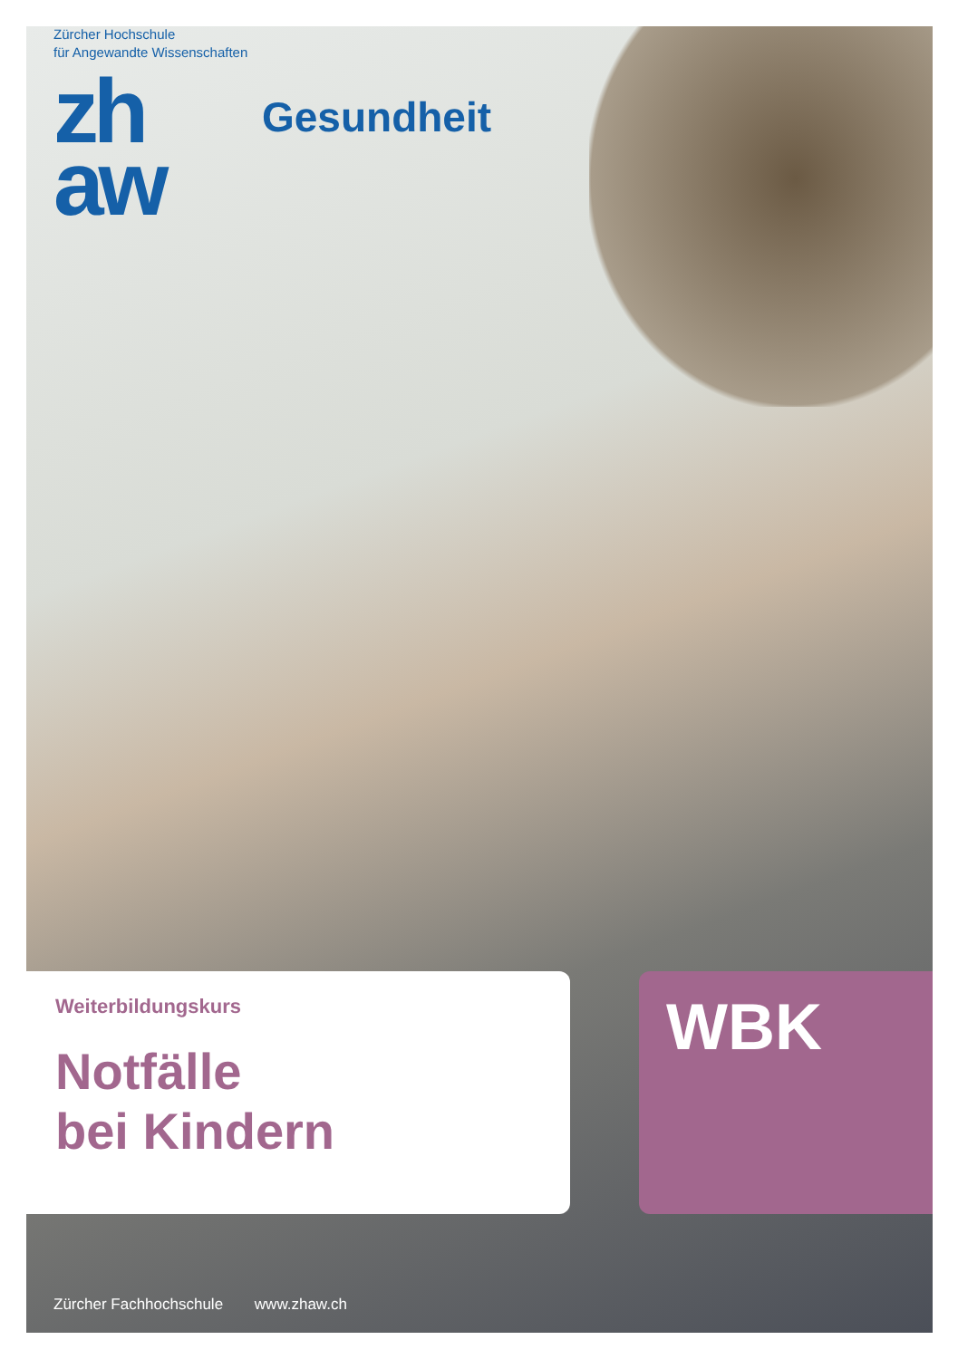Zürcher Hochschule
für Angewandte Wissenschaften
zh
aw
Gesundheit
Weiterbildungskurs
Notfälle
bei Kindern
WBK
Zürcher Fachhochschule www.zhaw.ch